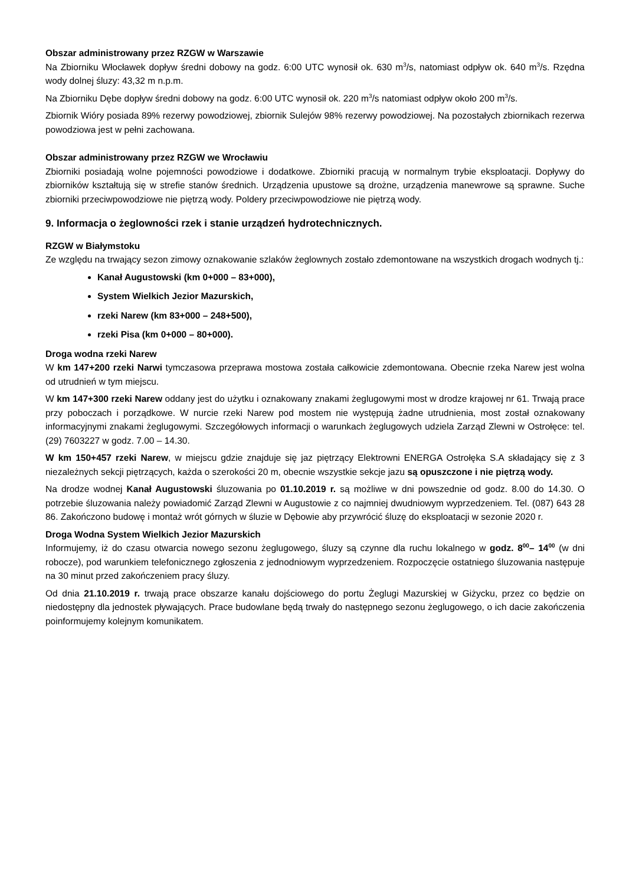Obszar administrowany przez RZGW w Warszawie
Na Zbiorniku Włocławek dopływ średni dobowy na godz. 6:00 UTC wynosił ok. 630 m<sup>3</sup>/s, natomiast odpływ ok. 640 m<sup>3</sup>/s. Rzędna wody dolnej śluzy: 43,32 m n.p.m.
Na Zbiorniku Dębe dopływ średni dobowy na godz. 6:00 UTC wynosił ok. 220 m<sup>3</sup>/s natomiast odpływ około 200 m<sup>3</sup>/s.
Zbiornik Wióry posiada 89% rezerwy powodziowej, zbiornik Sulejów 98% rezerwy powodziowej. Na pozostałych zbiornikach rezerwa powodziowa jest w pełni zachowana.
Obszar administrowany przez RZGW we Wrocławiu
Zbiorniki posiadają wolne pojemności powodziowe i dodatkowe. Zbiorniki pracują w normalnym trybie eksploatacji. Dopływy do zbiorników kształtują się w strefie stanów średnich. Urządzenia upustowe są drożne, urządzenia manewrowe są sprawne. Suche zbiorniki przeciwpowodziowe nie piętrzą wody. Poldery przeciwpowodziowe nie piętrzą wody.
9. Informacja o żeglowności rzek i stanie urządzeń hydrotechnicznych.
RZGW w Białymstoku
Ze względu na trwający sezon zimowy oznakowanie szlaków żeglownych zostało zdemontowane na wszystkich drogach wodnych tj.:
Kanał Augustowski (km 0+000 – 83+000),
System Wielkich Jezior Mazurskich,
rzeki Narew (km 83+000 – 248+500),
rzeki Pisa (km 0+000 – 80+000).
Droga wodna rzeki Narew
W km 147+200 rzeki Narwi tymczasowa przeprawa mostowa została całkowicie zdemontowana. Obecnie rzeka Narew jest wolna od utrudnień w tym miejscu.
W km 147+300 rzeki Narew oddany jest do użytku i oznakowany znakami żeglugowymi most w drodze krajowej nr 61. Trwają prace przy poboczach i porządkowe. W nurcie rzeki Narew pod mostem nie występują żadne utrudnienia, most został oznakowany informacyjnymi znakami żeglugowymi. Szczegółowych informacji o warunkach żeglugowych udziela Zarząd Zlewni w Ostrołęce: tel. (29) 7603227 w godz. 7.00 – 14.30.
W km 150+457 rzeki Narew, w miejscu gdzie znajduje się jaz piętrzący Elektrowni ENERGA Ostrołęka S.A składający się z 3 niezależnych sekcji piętrzących, każda o szerokości 20 m, obecnie wszystkie sekcje jazu są opuszczone i nie piętrzą wody.
Na drodze wodnej Kanał Augustowski śluzowania po 01.10.2019 r. są możliwe w dni powszednie od godz. 8.00 do 14.30. O potrzebie śluzowania należy powiadomić Zarząd Zlewni w Augustowie z co najmniej dwudniowym wyprzedzeniem. Tel. (087) 643 28 86. Zakończono budowę i montaż wrót górnych w śluzie w Dębowie aby przywrócić śluzę do eksploatacji w sezonie 2020 r.
Droga Wodna System Wielkich Jezior Mazurskich
Informujemy, iż do czasu otwarcia nowego sezonu żeglugowego, śluzy są czynne dla ruchu lokalnego w godz. 8<sup>00</sup>– 14<sup>00</sup> (w dni robocze), pod warunkiem telefonicznego zgłoszenia z jednodniowym wyprzedzeniem. Rozpoczęcie ostatniego śluzowania następuje na 30 minut przed zakończeniem pracy śluzy.
Od dnia 21.10.2019 r. trwają prace obszarze kanału dojściowego do portu Żeglugi Mazurskiej w Giżycku, przez co będzie on niedostępny dla jednostek pływających. Prace budowlane będą trwały do następnego sezonu żeglugowego, o ich dacie zakończenia poinformujemy kolejnym komunikatem.